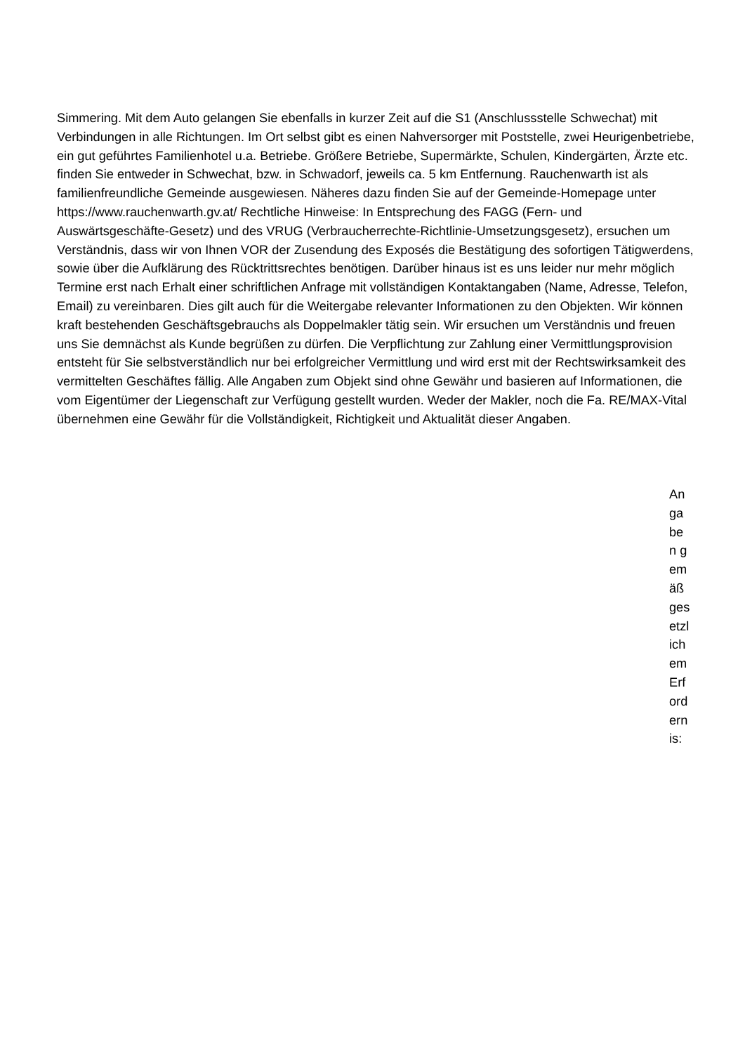Simmering. Mit dem Auto gelangen Sie ebenfalls in kurzer Zeit auf die S1 (Anschlussstelle Schwechat) mit Verbindungen in alle Richtungen. Im Ort selbst gibt es einen Nahversorger mit Poststelle, zwei Heurigenbetriebe, ein gut geführtes Familienhotel u.a. Betriebe. Größere Betriebe, Supermärkte, Schulen, Kindergärten, Ärzte etc. finden Sie entweder in Schwechat, bzw. in Schwadorf, jeweils ca. 5 km Entfernung. Rauchenwarth ist als familienfreundliche Gemeinde ausgewiesen. Näheres dazu finden Sie auf der Gemeinde-Homepage unter https://www.rauchenwarth.gv.at/ Rechtliche Hinweise: In Entsprechung des FAGG (Fern- und Auswärtsgeschäfte-Gesetz) und des VRUG (Verbraucherrechte-Richtlinie-Umsetzungsgesetz), ersuchen um Verständnis, dass wir von Ihnen VOR der Zusendung des Exposés die Bestätigung des sofortigen Tätigwerdens, sowie über die Aufklärung des Rücktrittsrechtes benötigen. Darüber hinaus ist es uns leider nur mehr möglich Termine erst nach Erhalt einer schriftlichen Anfrage mit vollständigen Kontaktangaben (Name, Adresse, Telefon, Email) zu vereinbaren. Dies gilt auch für die Weitergabe relevanter Informationen zu den Objekten. Wir können kraft bestehenden Geschäftsgebrauchs als Doppelmakler tätig sein. Wir ersuchen um Verständnis und freuen uns Sie demnächst als Kunde begrüßen zu dürfen. Die Verpflichtung zur Zahlung einer Vermittlungsprovision entsteht für Sie selbstverständlich nur bei erfolgreicher Vermittlung und wird erst mit der Rechtswirksamkeit des vermittelten Geschäftes fällig. Alle Angaben zum Objekt sind ohne Gewähr und basieren auf Informationen, die vom Eigentümer der Liegenschaft zur Verfügung gestellt wurden. Weder der Makler, noch die Fa. RE/MAX-Vital übernehmen eine Gewähr für die Vollständigkeit, Richtigkeit und Aktualität dieser Angaben.
An
ga
be
n g
em
äß
ges
etzl
ich
em
Erf
ord
ern
is: